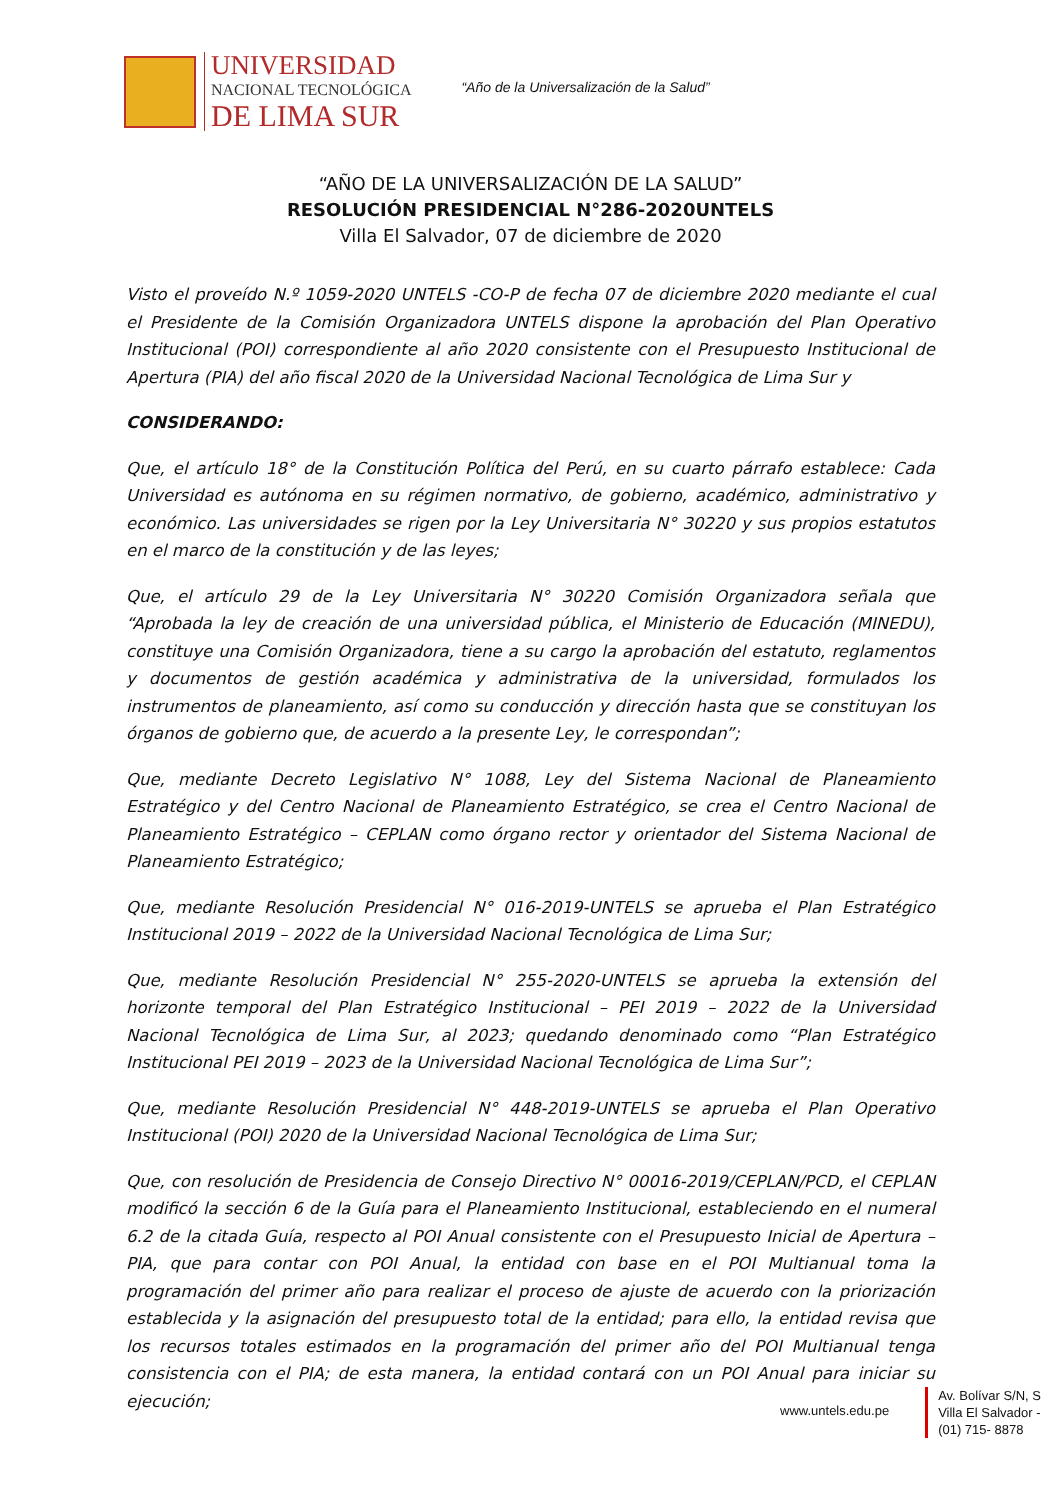UNIVERSIDAD
NACIONAL TECNOLÓGICA
DE LIMA SUR
“Año de la Universalización de la Salud”
“AÑO DE LA UNIVERSALIZACIÓN DE LA SALUD”
RESOLUCIÓN PRESIDENCIAL N°286-2020UNTELS
Villa El Salvador, 07 de diciembre de 2020
Visto el proveído N.º 1059-2020 UNTELS -CO-P de fecha 07 de diciembre 2020 mediante el cual el Presidente de la Comisión Organizadora UNTELS dispone la aprobación del Plan Operativo Institucional (POI) correspondiente al año 2020 consistente con el Presupuesto Institucional de Apertura (PIA) del año fiscal 2020 de la Universidad Nacional Tecnológica de Lima Sur y
CONSIDERANDO:
Que, el artículo 18° de la Constitución Política del Perú, en su cuarto párrafo establece: Cada Universidad es autónoma en su régimen normativo, de gobierno, académico, administrativo y económico. Las universidades se rigen por la Ley Universitaria N° 30220 y sus propios estatutos en el marco de la constitución y de las leyes;
Que, el artículo 29 de la Ley Universitaria N° 30220 Comisión Organizadora señala que “Aprobada la ley de creación de una universidad pública, el Ministerio de Educación (MINEDU), constituye una Comisión Organizadora, tiene a su cargo la aprobación del estatuto, reglamentos y documentos de gestión académica y administrativa de la universidad, formulados los instrumentos de planeamiento, así como su conducción y dirección hasta que se constituyan los órganos de gobierno que, de acuerdo a la presente Ley, le correspondan”;
Que, mediante Decreto Legislativo N° 1088, Ley del Sistema Nacional de Planeamiento Estratégico y del Centro Nacional de Planeamiento Estratégico, se crea el Centro Nacional de Planeamiento Estratégico – CEPLAN como órgano rector y orientador del Sistema Nacional de Planeamiento Estratégico;
Que, mediante Resolución Presidencial N° 016-2019-UNTELS se aprueba el Plan Estratégico Institucional 2019 – 2022 de la Universidad Nacional Tecnológica de Lima Sur;
Que, mediante Resolución Presidencial N° 255-2020-UNTELS se aprueba la extensión del horizonte temporal del Plan Estratégico Institucional – PEI 2019 – 2022 de la Universidad Nacional Tecnológica de Lima Sur, al 2023; quedando denominado como “Plan Estratégico Institucional PEI 2019 – 2023 de la Universidad Nacional Tecnológica de Lima Sur”;
Que, mediante Resolución Presidencial N° 448-2019-UNTELS se aprueba el Plan Operativo Institucional (POI) 2020 de la Universidad Nacional Tecnológica de Lima Sur;
Que, con resolución de Presidencia de Consejo Directivo N° 00016-2019/CEPLAN/PCD, el CEPLAN modificó la sección 6 de la Guía para el Planeamiento Institucional, estableciendo en el numeral 6.2 de la citada Guía, respecto al POI Anual consistente con el Presupuesto Inicial de Apertura – PIA, que para contar con POI Anual, la entidad con base en el POI Multianual toma la programación del primer año para realizar el proceso de ajuste de acuerdo con la priorización establecida y la asignación del presupuesto total de la entidad; para ello, la entidad revisa que los recursos totales estimados en la programación del primer año del POI Multianual tenga consistencia con el PIA; de esta manera, la entidad contará con un POI Anual para iniciar su ejecución;
www.untels.edu.pe
Av. Bolívar S/N, S
Villa El Salvador -
(01) 715- 8878